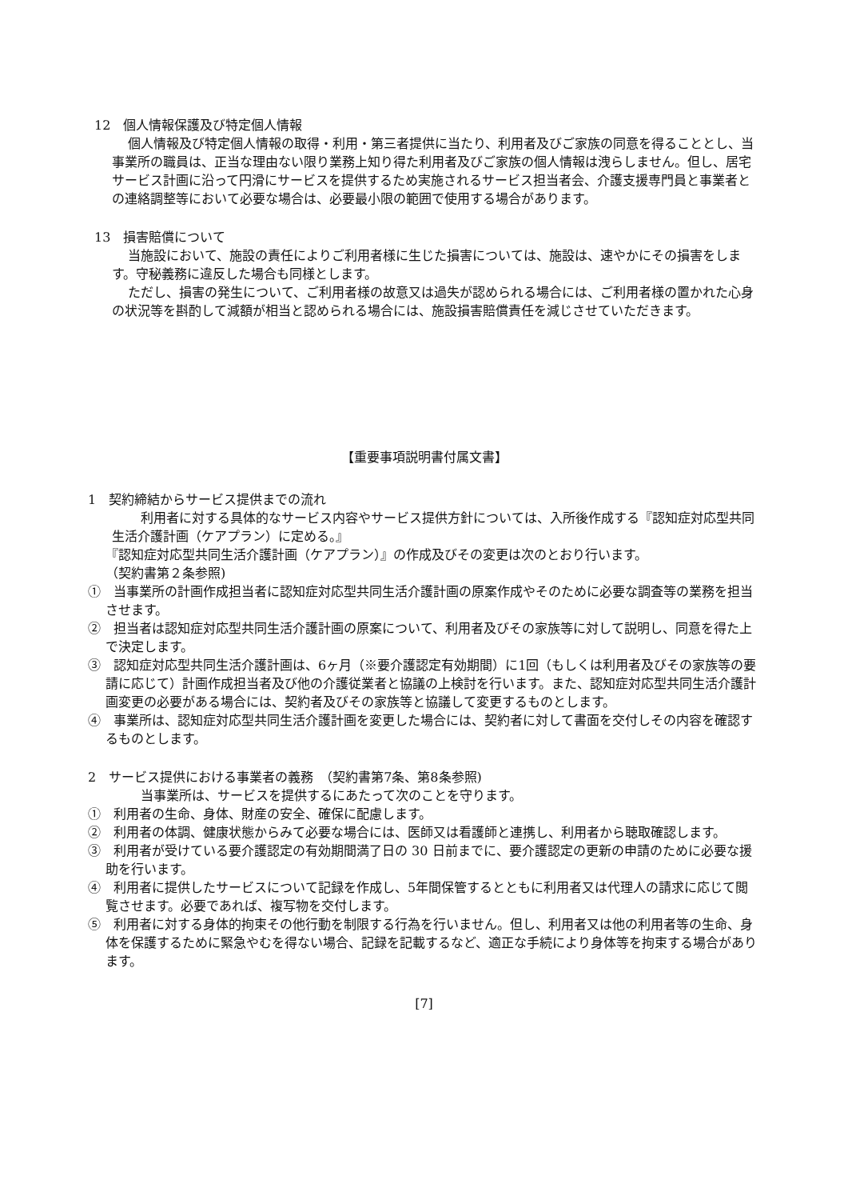12　個人情報保護及び特定個人情報
個人情報及び特定個人情報の取得・利用・第三者提供に当たり、利用者及びご家族の同意を得ることとし、当事業所の職員は、正当な理由ない限り業務上知り得た利用者及びご家族の個人情報は洩らしません。但し、居宅サービス計画に沿って円滑にサービスを提供するため実施されるサービス担当者会、介護支援専門員と事業者との連絡調整等において必要な場合は、必要最小限の範囲で使用する場合があります。
13　損害賠償について
当施設において、施設の責任によりご利用者様に生じた損害については、施設は、速やかにその損害をします。守秘義務に違反した場合も同様とします。
ただし、損害の発生について、ご利用者様の故意又は過失が認められる場合には、ご利用者様の置かれた心身の状況等を斟酌して減額が相当と認められる場合には、施設損害賠償責任を減じさせていただきます。
【重要事項説明書付属文書】
1　契約締結からサービス提供までの流れ
　利用者に対する具体的なサービス内容やサービス提供方針については、入所後作成する『認知症対応型共同生活介護計画（ケアプラン）に定める。』
『認知症対応型共同生活介護計画（ケアプラン）』の作成及びその変更は次のとおり行います。
（契約書第２条参照)
①　当事業所の計画作成担当者に認知症対応型共同生活介護計画の原案作成やそのために必要な調査等の業務を担当させます。
②　担当者は認知症対応型共同生活介護計画の原案について、利用者及びその家族等に対して説明し、同意を得た上で決定します。
③　認知症対応型共同生活介護計画は、6ヶ月（※要介護認定有効期間）に1回（もしくは利用者及びその家族等の要請に応じて）計画作成担当者及び他の介護従業者と協議の上検討を行います。また、認知症対応型共同生活介護計画変更の必要がある場合には、契約者及びその家族等と協議して変更するものとします。
④　事業所は、認知症対応型共同生活介護計画を変更した場合には、契約者に対して書面を交付しその内容を確認するものとします。
2　サービス提供における事業者の義務　（契約書第7条、第8条参照)
　当事業所は、サービスを提供するにあたって次のことを守ります。
①　利用者の生命、身体、財産の安全、確保に配慮します。
②　利用者の体調、健康状態からみて必要な場合には、医師又は看護師と連携し、利用者から聴取確認します。
③　利用者が受けている要介護認定の有効期間満了日の 30 日前までに、要介護認定の更新の申請のために必要な援助を行います。
④　利用者に提供したサービスについて記録を作成し、5年間保管するとともに利用者又は代理人の請求に応じて閲覧させます。必要であれば、複写物を交付します。
⑤　利用者に対する身体的拘束その他行動を制限する行為を行いません。但し、利用者又は他の利用者等の生命、身体を保護するために緊急やむを得ない場合、記録を記載するなど、適正な手続により身体等を拘束する場合があります。
[7]